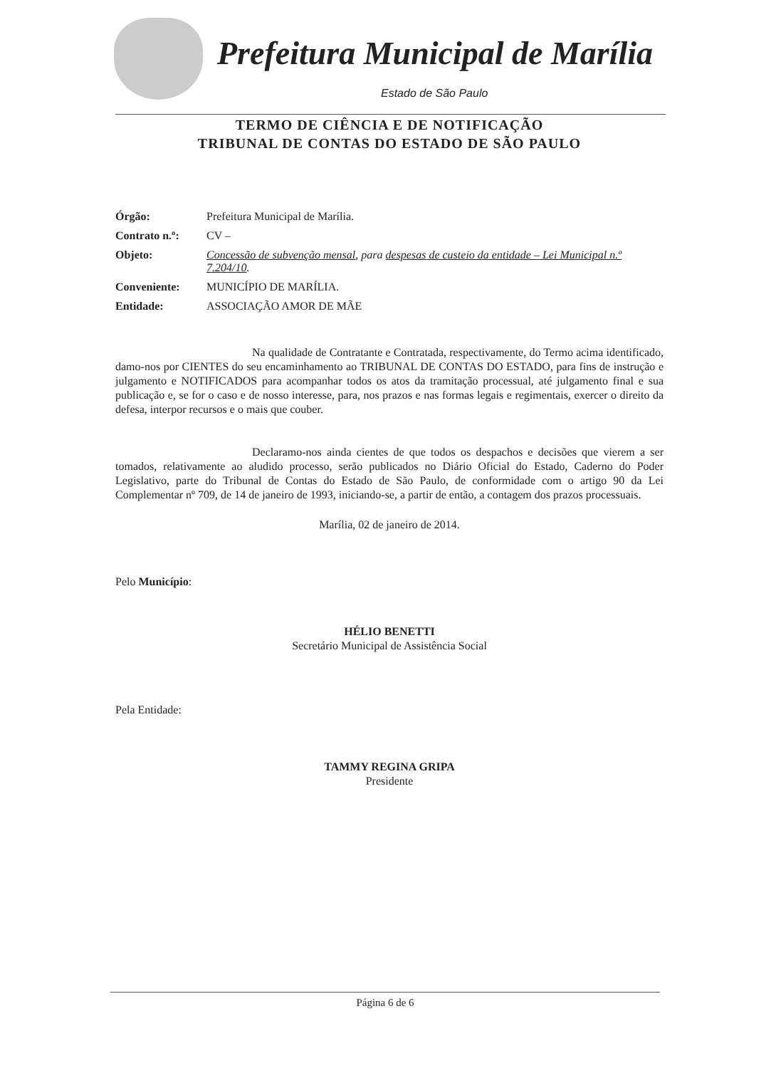Prefeitura Municipal de Marília
Estado de São Paulo
TERMO DE CIÊNCIA E DE NOTIFICAÇÃO
TRIBUNAL DE CONTAS DO ESTADO DE SÃO PAULO
| Órgão: | Prefeitura Municipal de Marília. |
| Contrato n.º: | CV – |
| Objeto: | Concessão de subvenção mensal , para despesas de custeio da entidade – Lei Municipal n.º 7.204/10 . |
| Conveniente: | MUNICÍPIO DE MARÍLIA. |
| Entidade: | ASSOCIAÇÃO AMOR DE MÃE |
Na qualidade de Contratante e Contratada, respectivamente, do Termo acima identificado, damo-nos por CIENTES do seu encaminhamento ao TRIBUNAL DE CONTAS DO ESTADO, para fins de instrução e julgamento e NOTIFICADOS para acompanhar todos os atos da tramitação processual, até julgamento final e sua publicação e, se for o caso e de nosso interesse, para, nos prazos e nas formas legais e regimentais, exercer o direito da defesa, interpor recursos e o mais que couber.
Declaramo-nos ainda cientes de que todos os despachos e decisões que vierem a ser tomados, relativamente ao aludido processo, serão publicados no Diário Oficial do Estado, Caderno do Poder Legislativo, parte do Tribunal de Contas do Estado de São Paulo, de conformidade com o artigo 90 da Lei Complementar nº 709, de 14 de janeiro de 1993, iniciando-se, a partir de então, a contagem dos prazos processuais.
Marília, 02 de janeiro de 2014.
Pelo Município:
HÉLIO BENETTI
Secretário Municipal de Assistência Social
Pela Entidade:
TAMMY REGINA GRIPA
Presidente
Página 6 de 6